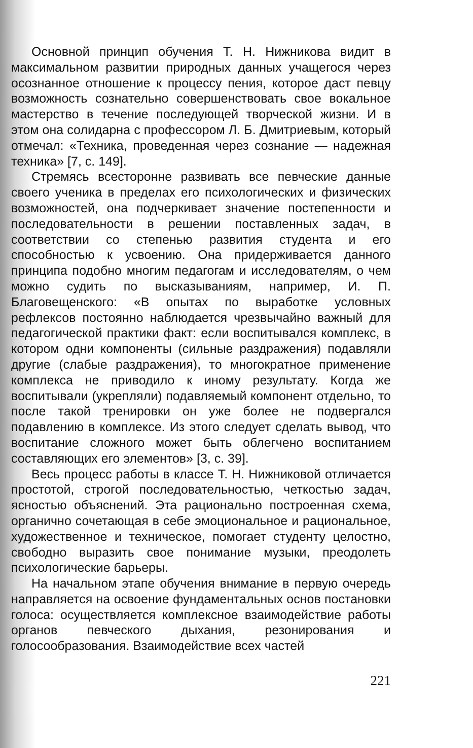Основной принцип обучения Т. Н. Нижникова видит в максимальном развитии природных данных учащегося через осознанное отношение к процессу пения, которое даст певцу возможность сознательно совершенствовать свое вокальное мастерство в течение последующей творческой жизни. И в этом она солидарна с профессором Л. Б. Дмитриевым, который отмечал: «Техника, проведенная через сознание — надежная техника» [7, с. 149].
Стремясь всесторонне развивать все певческие данные своего ученика в пределах его психологических и физических возможностей, она подчеркивает значение постепенности и последовательности в решении поставленных задач, в соответствии со степенью развития студента и его способностью к усвоению. Она придерживается данного принципа подобно многим педагогам и исследователям, о чем можно судить по высказываниям, например, И. П. Благовещенского: «В опытах по выработке условных рефлексов постоянно наблюдается чрезвычайно важный для педагогической практики факт: если воспитывался комплекс, в котором одни компоненты (сильные раздражения) подавляли другие (слабые раздражения), то многократное применение комплекса не приводило к иному результату. Когда же воспитывали (укрепляли) подавляемый компонент отдельно, то после такой тренировки он уже более не подвергался подавлению в комплексе. Из этого следует сделать вывод, что воспитание сложного может быть облегчено воспитанием составляющих его элементов» [3, с. 39].
Весь процесс работы в классе Т. Н. Нижниковой отличается простотой, строгой последовательностью, четкостью задач, ясностью объяснений. Эта рационально построенная схема, органично сочетающая в себе эмоциональное и рациональное, художественное и техническое, помогает студенту целостно, свободно выразить свое понимание музыки, преодолеть психологические барьеры.
На начальном этапе обучения внимание в первую очередь направляется на освоение фундаментальных основ постановки голоса: осуществляется комплексное взаимодействие работы органов певческого дыхания, резонирования и голосообразования. Взаимодействие всех частей
221